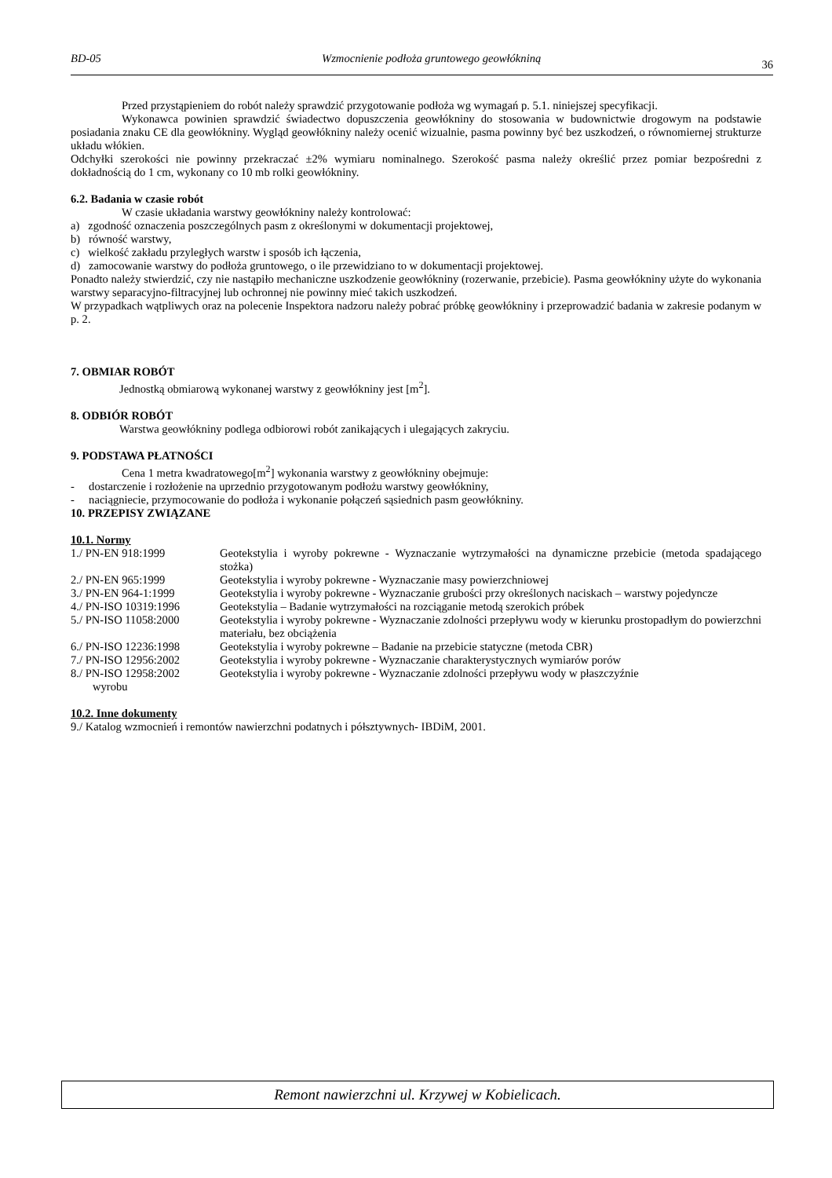BD-05 Wzmocnienie podłoża gruntowego geowłókniną 36
Przed przystąpieniem do robót należy sprawdzić przygotowanie podłoża wg wymagań p. 5.1. niniejszej specyfikacji.
Wykonawca powinien sprawdzić świadectwo dopuszczenia geowłókniny do stosowania w budownictwie drogowym na podstawie posiadania znaku CE dla geowłókniny. Wygląd geowłókniny należy ocenić wizualnie, pasma powinny być bez uszkodzeń, o równomiernej strukturze układu włókien.
Odchyłki szerokości nie powinny przekraczać ±2% wymiaru nominalnego. Szerokość pasma należy określić przez pomiar bezpośredni z dokładnością do 1 cm, wykonany co 10 mb rolki geowłókniny.
6.2. Badania w czasie robót
W czasie układania warstwy geowłókniny należy kontrolować:
a) zgodność oznaczenia poszczególnych pasm z określonymi w dokumentacji projektowej,
b) równość warstwy,
c) wielkość zakładu przyległych warstw i sposób ich łączenia,
d) zamocowanie warstwy do podłoża gruntowego, o ile przewidziano to w dokumentacji projektowej.
Ponadto należy stwierdzić, czy nie nastąpiło mechaniczne uszkodzenie geowłókniny (rozerwanie, przebicie). Pasma geowłókniny użyte do wykonania warstwy separacyjno-filtracyjnej lub ochronnej nie powinny mieć takich uszkodzeń.
W przypadkach wątpliwych oraz na polecenie Inspektora nadzoru należy pobrać próbkę geowłókniny i przeprowadzić badania w zakresie podanym w p. 2.
7. OBMIAR ROBÓT
Jednostką obmiarową wykonanej warstwy z geowłókniny jest [m<sup>2</sup>].
8. ODBIÓR ROBÓT
Warstwa geowłókniny podlega odbiorowi robót zanikających i ulegających zakryciu.
9. PODSTAWA PŁATNOŚCI
Cena 1 metra kwadratowego[m<sup>2</sup>] wykonania warstwy z geowłókniny obejmuje:
- dostarczenie i rozłożenie na uprzednio przygotowanym podłożu warstwy geowłókniny,
- naciągniecie, przymocowanie do podłoża i wykonanie połączeń sąsiednich pasm geowłókniny.
10. PRZEPISY ZWIĄZANE
10.1. Normy
| 1./ PN-EN 918:1999 | Geotekstylia i wyroby pokrewne - Wyznaczanie wytrzymałości na dynamiczne przebicie (metoda spadającego stożka) |
| 2./ PN-EN 965:1999 | Geotekstylia i wyroby pokrewne - Wyznaczanie masy powierzchniowej |
| 3./ PN-EN 964-1:1999 | Geotekstylia i wyroby pokrewne - Wyznaczanie grubości przy określonych naciskach – warstwy pojedyncze |
| 4./ PN-ISO 10319:1996 | Geotekstylia – Badanie wytrzymałości na rozciąganie metodą szerokich próbek |
| 5./ PN-ISO 11058:2000 | Geotekstylia i wyroby pokrewne - Wyznaczanie zdolności przepływu wody w kierunku prostopadłym do powierzchni materiału, bez obciążenia |
| 6./ PN-ISO 12236:1998 | Geotekstylia i wyroby pokrewne – Badanie na przebicie statyczne (metoda CBR) |
| 7./ PN-ISO 12956:2002 | Geotekstylia i wyroby pokrewne - Wyznaczanie charakterystycznych wymiarów porów |
| 8./ PN-ISO 12958:2002 | Geotekstylia i wyroby pokrewne - Wyznaczanie zdolności przepływu wody w płaszczyźnie |
| wyrobu | |
10.2. Inne dokumenty
9./ Katalog wzmocnień i remontów nawierzchni podatnych i półsztywnych- IBDiM, 2001.
Remont nawierzchni ul. Krzywej w Kobielicach.